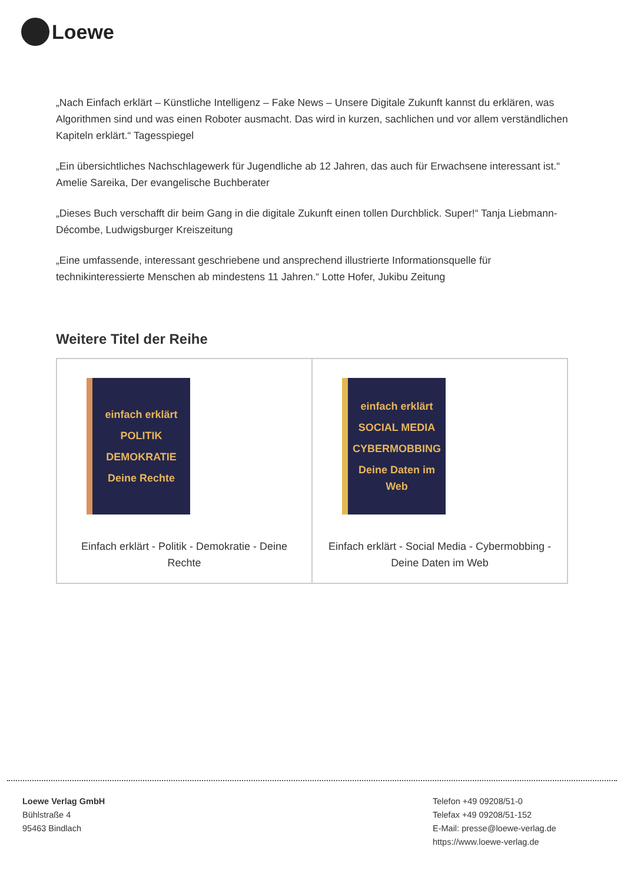Loewe
„Nach Einfach erklärt – Künstliche Intelligenz – Fake News – Unsere Digitale Zukunft kannst du erklären, was Algorithmen sind und was einen Roboter ausmacht. Das wird in kurzen, sachlichen und vor allem verständlichen Kapiteln erklärt.“ Tagesspiegel
„Ein übersichtliches Nachschlagewerk für Jugendliche ab 12 Jahren, das auch für Erwachsene interessant ist.“ Amelie Sareika, Der evangelische Buchberater
„Dieses Buch verschafft dir beim Gang in die digitale Zukunft einen tollen Durchblick. Super!“ Tanja Liebmann-Décombe, Ludwigsburger Kreiszeitung
„Eine umfassende, interessant geschriebene und ansprechend illustrierte Informationsquelle für technikinteressierte Menschen ab mindestens 11 Jahren.“ Lotte Hofer, Jukibu Zeitung
Weitere Titel der Reihe
einfach erklärt
POLITIK
DEMOKRATIE
Deine Rechte
Einfach erklärt - Politik - Demokratie - Deine Rechte
einfach erklärt
SOCIAL MEDIA
CYBERMOBBING
Deine Daten im Web
Einfach erklärt - Social Media - Cybermobbing - Deine Daten im Web
Loewe Verlag GmbH
Bühlstraße 4
95463 Bindlach
Telefon +49 09208/51-0
Telefax +49 09208/51-152
E-Mail: presse@loewe-verlag.de
https://www.loewe-verlag.de